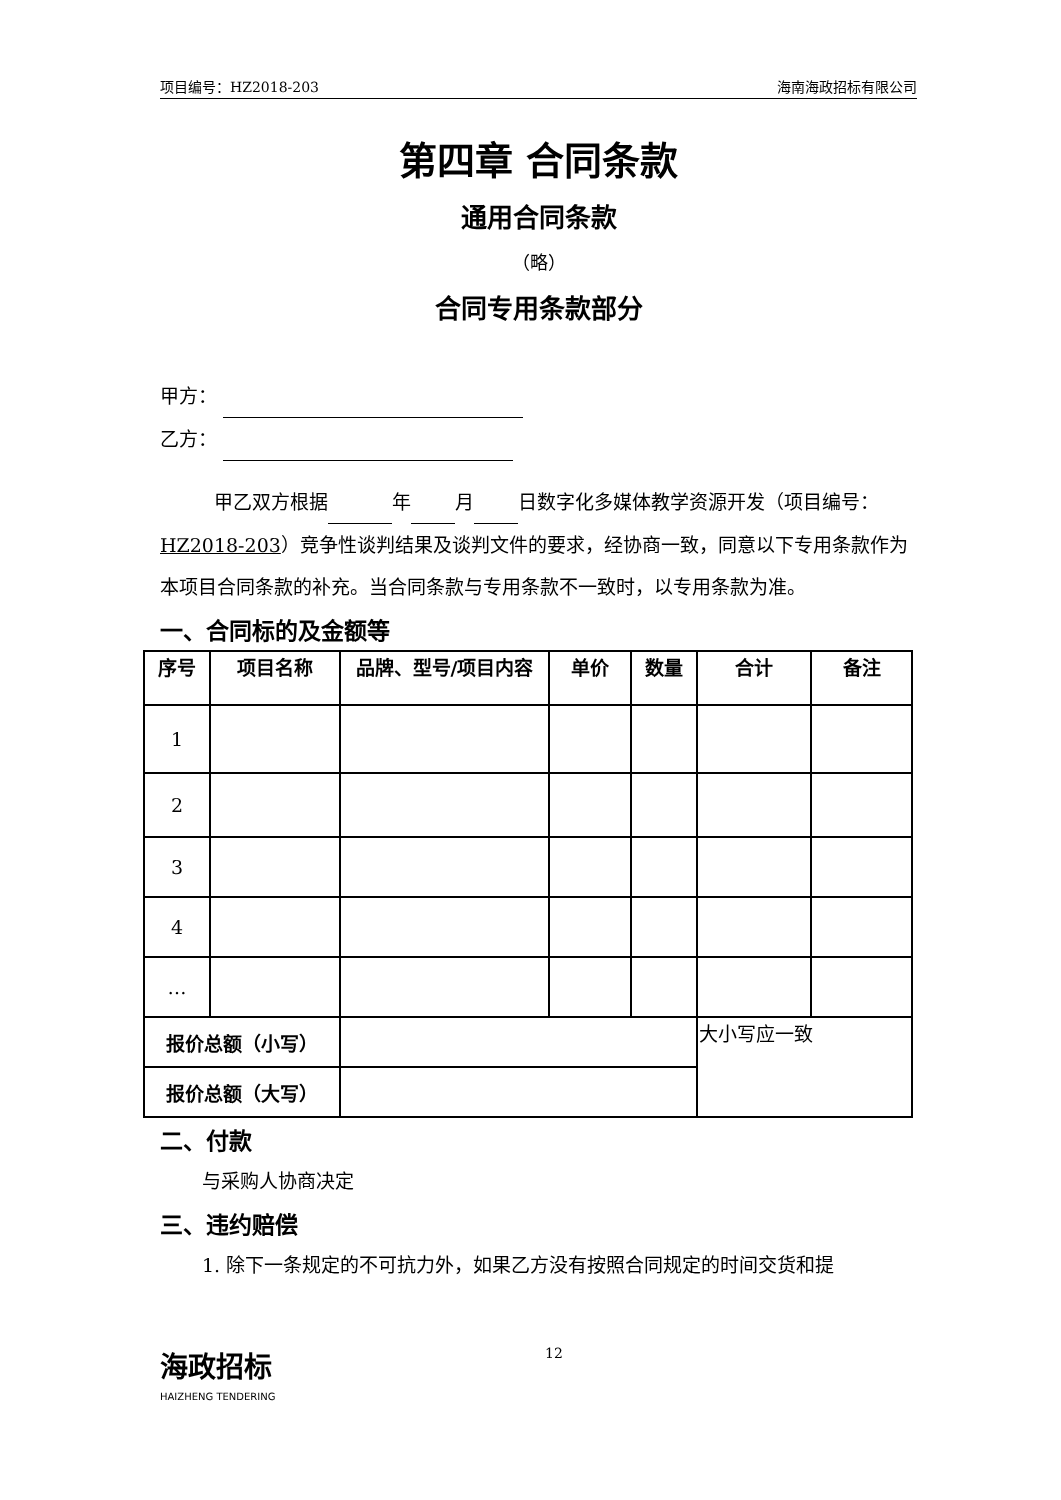项目编号：HZ2018-203 海南海政招标有限公司
第四章 合同条款
通用合同条款
（略）
合同专用条款部分
甲方：
乙方：
甲乙双方根据 年 月 日数字化多媒体教学资源开发（项目编号：HZ2018-203）竞争性谈判结果及谈判文件的要求，经协商一致，同意以下专用条款作为本项目合同条款的补充。当合同条款与专用条款不一致时，以专用条款为准。
一、合同标的及金额等
| 序号 | 项目名称 | 品牌、型号/项目内容 | 单价 | 数量 | 合计 | 备注 |
| --- | --- | --- | --- | --- | --- | --- |
| 1 | | | | | | |
| 2 | | | | | | |
| 3 | | | | | | |
| 4 | | | | | | |
| … | | | | | | |
| 报价总额（小写） | | | | | 大小写应一致 | |
| 报价总额（大写） | | | | | | |
二、付款
与采购人协商决定
三、违约赔偿
1. 除下一条规定的不可抗力外，如果乙方没有按照合同规定的时间交货和提
海政招标
HAIZHENG TENDERING
12